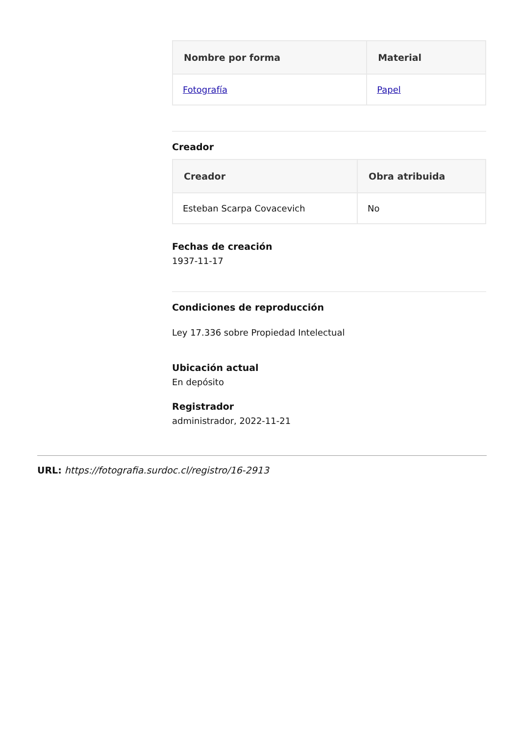| Nombre por forma | Material |
| --- | --- |
| Fotografía | Papel |
Creador
| Creador | Obra atribuida |
| --- | --- |
| Esteban Scarpa Covacevich | No |
Fechas de creación
1937-11-17
Condiciones de reproducción
Ley 17.336 sobre Propiedad Intelectual
Ubicación actual
En depósito
Registrador
administrador, 2022-11-21
URL: https://fotografia.surdoc.cl/registro/16-2913